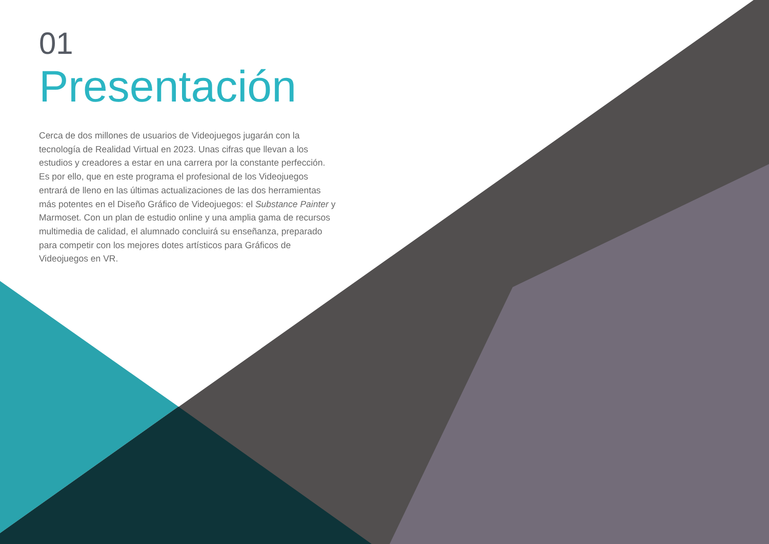01
Presentación
Cerca de dos millones de usuarios de Videojuegos jugarán con la tecnología de Realidad Virtual en 2023. Unas cifras que llevan a los estudios y creadores a estar en una carrera por la constante perfección. Es por ello, que en este programa el profesional de los Videojuegos entrará de lleno en las últimas actualizaciones de las dos herramientas más potentes en el Diseño Gráfico de Videojuegos: el Substance Painter y Marmoset. Con un plan de estudio online y una amplia gama de recursos multimedia de calidad, el alumnado concluirá su enseñanza, preparado para competir con los mejores dotes artísticos para Gráficos de Videojuegos en VR.